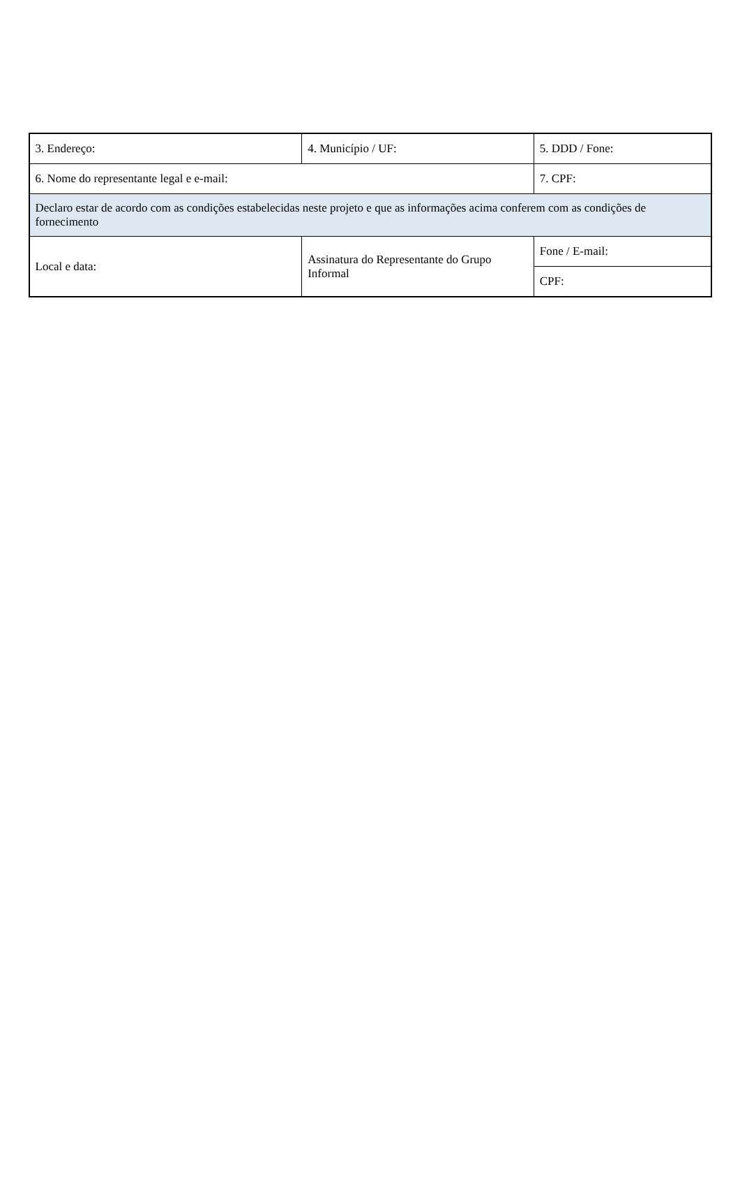| 3. Endereço: | 4. Município / UF: | 5. DDD / Fone: |
| 6. Nome do representante legal e e-mail: | | 7. CPF: |
| Declaro estar de acordo com as condições estabelecidas neste projeto e que as informações acima conferem com as condições de fornecimento | | |
| Local e data: | Assinatura do Representante do Grupo Informal | Fone / E-mail: |
| | | CPF: |